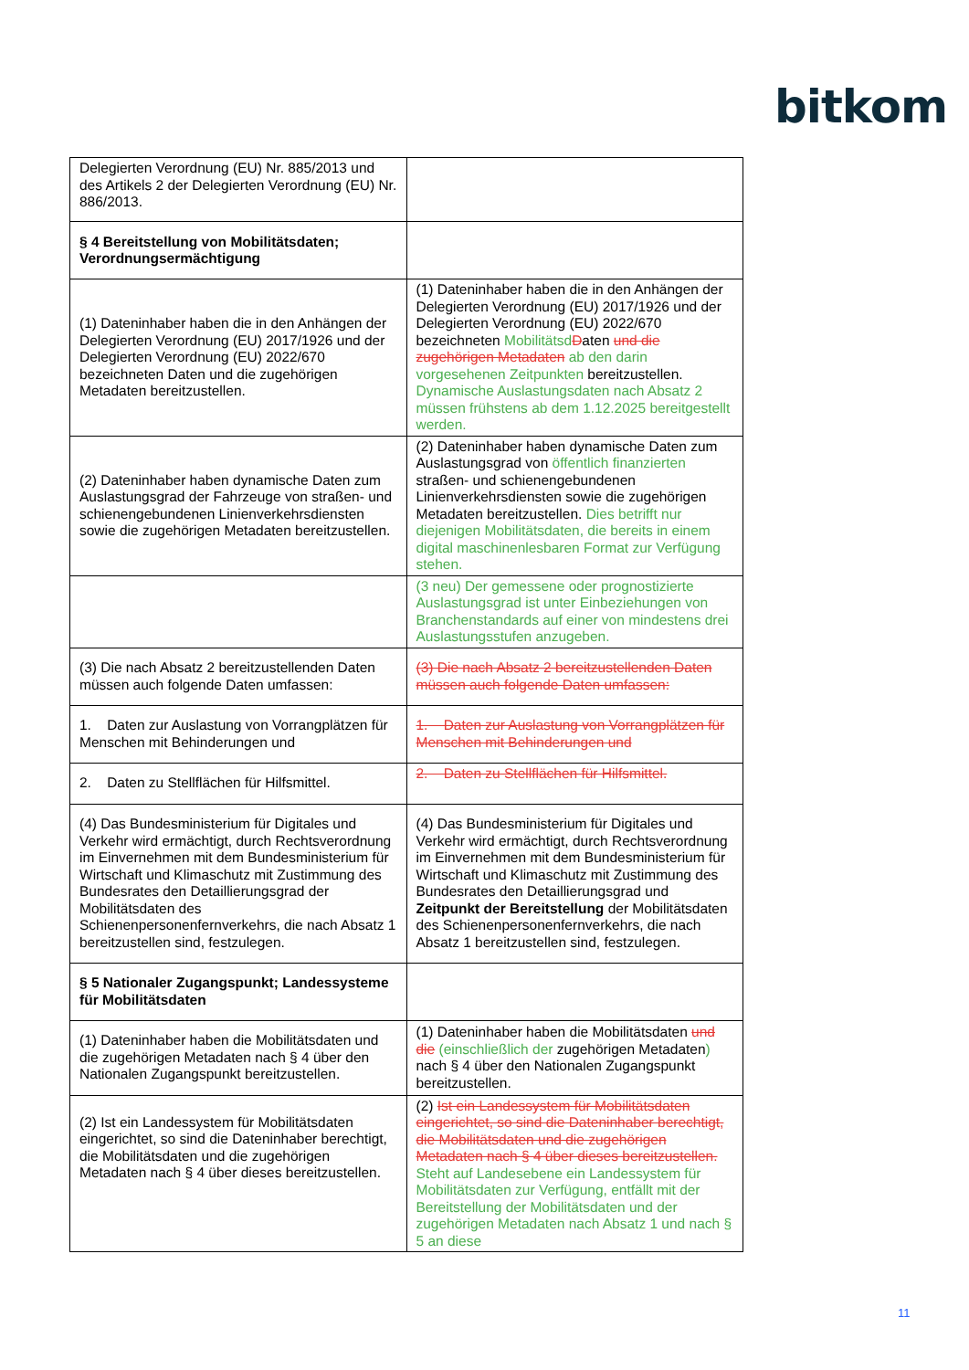bitkom
| Delegierten Verordnung (EU) Nr. 885/2013 und des Artikels 2 der Delegierten Verordnung (EU) Nr. 886/2013. | |
| § 4 Bereitstellung von Mobilitätsdaten; Verordnungsermächtigung | |
| (1) Dateninhaber haben die in den Anhängen der Delegierten Verordnung (EU) 2017/1926 und der Delegierten Verordnung (EU) 2022/670 bezeichneten Daten und die zugehörigen Metadaten bereitzustellen. | (1) Dateninhaber haben die in den Anhängen der Delegierten Verordnung (EU) 2017/1926 und der Delegierten Verordnung (EU) 2022/670 bezeichneten Mobilitätsd D aten und die zugehörigen Metadaten ab den darin vorgesehenen Zeitpunkten bereitzustellen. Dynamische Auslastungsdaten nach Absatz 2 müssen frühstens ab dem 1.12.2025 bereitgestellt werden. |
| (2) Dateninhaber haben dynamische Daten zum Auslastungsgrad der Fahrzeuge von straßen- und schienengebundenen Linienverkehrsdiensten sowie die zugehörigen Metadaten bereitzustellen. | (2) Dateninhaber haben dynamische Daten zum Auslastungsgrad von öffentlich finanzierten straßen- und schienengebundenen Linienverkehrsdiensten sowie die zugehörigen Metadaten bereitzustellen. Dies betrifft nur diejenigen Mobilitätsdaten, die bereits in einem digital maschinenlesbaren Format zur Verfügung stehen. |
| | (3 neu) Der gemessene oder prognostizierte Auslastungsgrad ist unter Einbeziehungen von Branchenstandards auf einer von mindestens drei Auslastungsstufen anzugeben. |
| (3) Die nach Absatz 2 bereitzustellenden Daten müssen auch folgende Daten umfassen: | (3) Die nach Absatz 2 bereitzustellenden Daten müssen auch folgende Daten umfassen: |
| 1. Daten zur Auslastung von Vorrangplätzen für Menschen mit Behinderungen und | 1. Daten zur Auslastung von Vorrangplätzen für Menschen mit Behinderungen und |
| 2. Daten zu Stellflächen für Hilfsmittel. | 2. Daten zu Stellflächen für Hilfsmittel. |
| (4) Das Bundesministerium für Digitales und Verkehr wird ermächtigt, durch Rechtsverordnung im Einvernehmen mit dem Bundesministerium für Wirtschaft und Klimaschutz mit Zustimmung des Bundesrates den Detaillierungsgrad der Mobilitätsdaten des Schienenpersonenfernverkehrs, die nach Absatz 1 bereitzustellen sind, festzulegen. | (4) Das Bundesministerium für Digitales und Verkehr wird ermächtigt, durch Rechtsverordnung im Einvernehmen mit dem Bundesministerium für Wirtschaft und Klimaschutz mit Zustimmung des Bundesrates den Detaillierungsgrad und Zeitpunkt der Bereitstellung der Mobilitätsdaten des Schienenpersonenfernverkehrs, die nach Absatz 1 bereitzustellen sind, festzulegen. |
| § 5 Nationaler Zugangspunkt; Landessysteme für Mobilitätsdaten | |
| (1) Dateninhaber haben die Mobilitätsdaten und die zugehörigen Metadaten nach § 4 über den Nationalen Zugangspunkt bereitzustellen. | (1) Dateninhaber haben die Mobilitätsdaten und die (einschließlich der zugehörigen Metadaten ) nach § 4 über den Nationalen Zugangspunkt bereitzustellen. |
| (2) Ist ein Landessystem für Mobilitätsdaten eingerichtet, so sind die Dateninhaber berechtigt, die Mobilitätsdaten und die zugehörigen Metadaten nach § 4 über dieses bereitzustellen. | (2) Ist ein Landessystem für Mobilitätsdaten eingerichtet, so sind die Dateninhaber berechtigt, die Mobilitätsdaten und die zugehörigen Metadaten nach § 4 über dieses bereitzustellen. Steht auf Landesebene ein Landessystem für Mobilitätsdaten zur Verfügung, entfällt mit der Bereitstellung der Mobilitätsdaten und der zugehörigen Metadaten nach Absatz 1 und nach § 5 an diese |
11